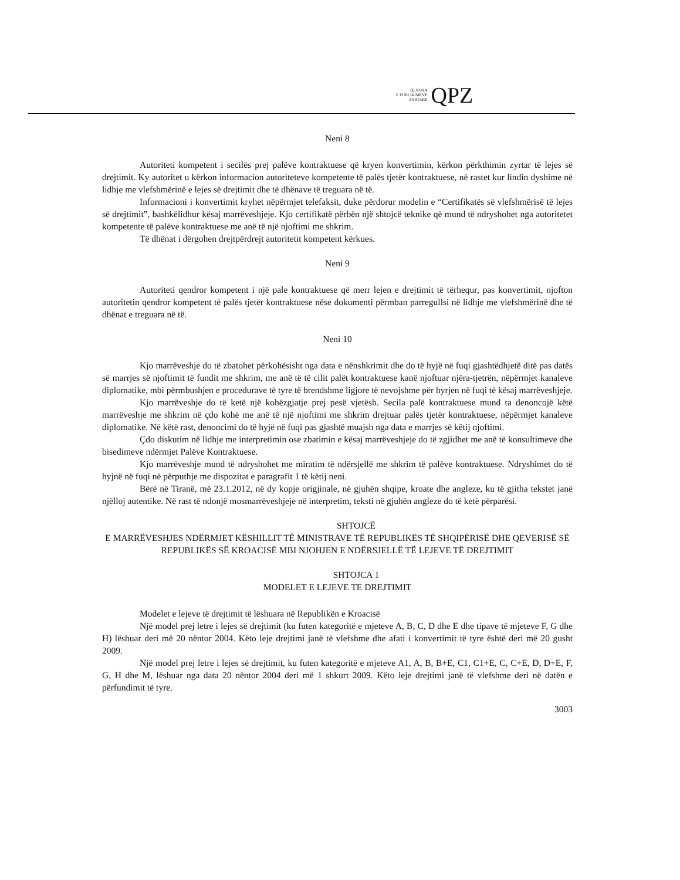QENDRA
E PUBLIKIMEVE
ZYRTARE
QPZ
Neni 8
Autoriteti kompetent i secilës prej palëve kontraktuese që kryen konvertimin, kërkon përkthimin zyrtar të lejes së drejtimit. Ky autoritet u kërkon informacion autoriteteve kompetente të palës tjetër kontraktuese, në rastet kur lindin dyshime në lidhje me vlefshmërinë e lejes së drejtimit dhe të dhënave të treguara në të.
Informacioni i konvertimit kryhet nëpërmjet telefaksit, duke përdorur modelin e “Certifikatës së vlefshmërisë të lejes së drejtimit”, bashkëlidhur kësaj marrëveshjeje. Kjo certifikatë përbën një shtojcë teknike që mund të ndryshohet nga autoritetet kompetente të palëve kontraktuese me anë të një njoftimi me shkrim.
Të dhënat i dërgohen drejtpërdrejt autoritetit kompetent kërkues.
Neni 9
Autoriteti qendror kompetent i një pale kontraktuese që merr lejen e drejtimit të tërhequr, pas konvertimit, njofton autoritetin qendror kompetent të palës tjetër kontraktuese nëse dokumenti përmban parregullsi në lidhje me vlefshmërinë dhe të dhënat e treguara në të.
Neni 10
Kjo marrëveshje do të zbatohet përkohësisht nga data e nënshkrimit dhe do të hyjë në fuqi gjashtëdhjetë ditë pas datës së marrjes së njoftimit të fundit me shkrim, me anë të të cilit palët kontraktuese kanë njoftuar njëra-tjetrën, nëpërmjet kanaleve diplomatike, mbi përmbushjen e procedurave të tyre të brendshme ligjore të nevojshme për hyrjen në fuqi të kësaj marrëveshjeje.
Kjo marrëveshje do të ketë një kohëzgjatje prej pesë vjetësh. Secila palë kontraktuese mund ta denoncojë këtë marrëveshje me shkrim në çdo kohë me anë të një njoftimi me shkrim drejtuar palës tjetër kontraktuese, nëpërmjet kanaleve diplomatike. Në këtë rast, denoncimi do të hyjë në fuqi pas gjashtë muajsh nga data e marrjes së këtij njoftimi.
Çdo diskutim në lidhje me interpretimin ose zbatimin e kësaj marrëveshjeje do të zgjidhet me anë të konsultimeve dhe bisedimeve ndërmjet Palëve Kontraktuese.
Kjo marrëveshje mund të ndryshohet me miratim të ndërsjellë me shkrim të palëve kontraktuese. Ndryshimet do të hyjnë në fuqi në përputhje me dispozitat e paragrafit 1 të këtij neni.
Bërë në Tiranë, më 23.1.2012, në dy kopje origjinale, në gjuhën shqipe, kroate dhe angleze, ku të gjitha tekstet janë njëlloj autentike. Në rast të ndonjë mosmarrëveshjeje në interpretim, teksti në gjuhën angleze do të ketë përparësi.
SHTOJCË
E MARRËVESHJES NDËRMJET KËSHILLIT TË MINISTRAVE TË REPUBLIKËS TË SHQIPËRISË DHE QEVERISË SË REPUBLIKËS SË KROACISË MBI NJOHJEN E NDËRSJELLË TË LEJEVE TË DREJTIMIT
SHTOJCA 1
MODELET E LEJEVE TE DREJTIMIT
Modelet e lejeve të drejtimit të lëshuara në Republikën e Kroacisë
Një model prej letre i lejes së drejtimit (ku futen kategoritë e mjeteve A, B, C, D dhe E dhe tipave të mjeteve F, G dhe H) lëshuar deri më 20 nëntor 2004. Këto leje drejtimi janë të vlefshme dhe afati i konvertimit të tyre është deri më 20 gusht 2009.
Një model prej letre i lejes së drejtimit, ku futen kategoritë e mjeteve A1, A, B, B+E, C1, C1+E, C, C+E, D, D+E, F, G, H dhe M, lëshuar nga data 20 nëntor 2004 deri më 1 shkurt 2009. Këto leje drejtimi janë të vlefshme deri në datën e përfundimit të tyre.
3003